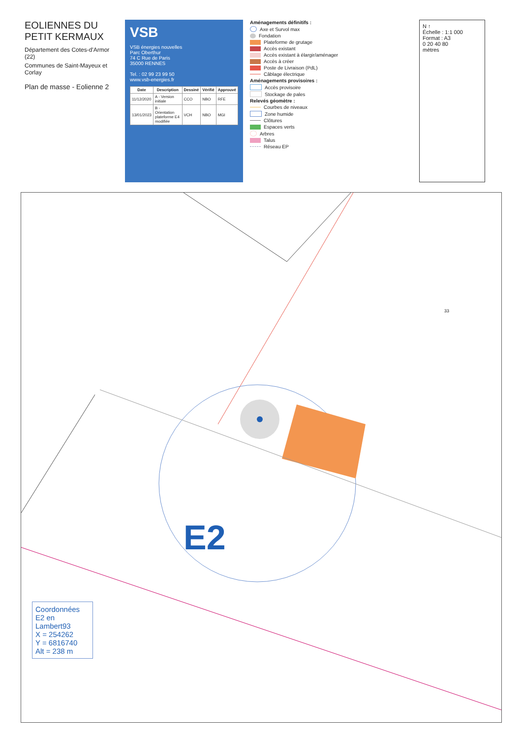EOLIENNES DU PETIT KERMAUX
Département des Cotes-d'Armor (22)
Communes de Saint-Mayeux et Corlay
Plan de masse - Eolienne 2
VSB
VSB énergies nouvelles
Parc Oberthur
74 C Rue de Paris
35000 RENNES
Tel. : 02 99 23 99 50
www.vsb-energies.fr
| Date | Description | Dessiné | Vérifié | Approuvé |
| --- | --- | --- | --- | --- |
| 11/12/2020 | A - Version initiale | CCO | NBO | RFE |
| 13/01/2023 | B - Orientation plateforme E4 modifiée | VCH | NBO | MGI |
Aménagements définitifs :
Axe et Survol max
Fondation
Plateforme de grutage
Accès existant
Accès existant à élargir/aménager
Accès à créer
Poste de Livraison (PdL)
Câblage électrique
Aménagements provisoires :
Accès provisoire
Stockage de pales
Relevés géomètre :
Courbes de niveaux
Zone humide
Clôtures
Espaces verts
Arbres
Talus
Réseau EP
N ↑
Échelle : 1:1 000
Format : A3
0 20 40 80
mètres
33
E2
Coordonnées E2 en Lambert93
X = 254262
Y = 6816740
Alt = 238 m